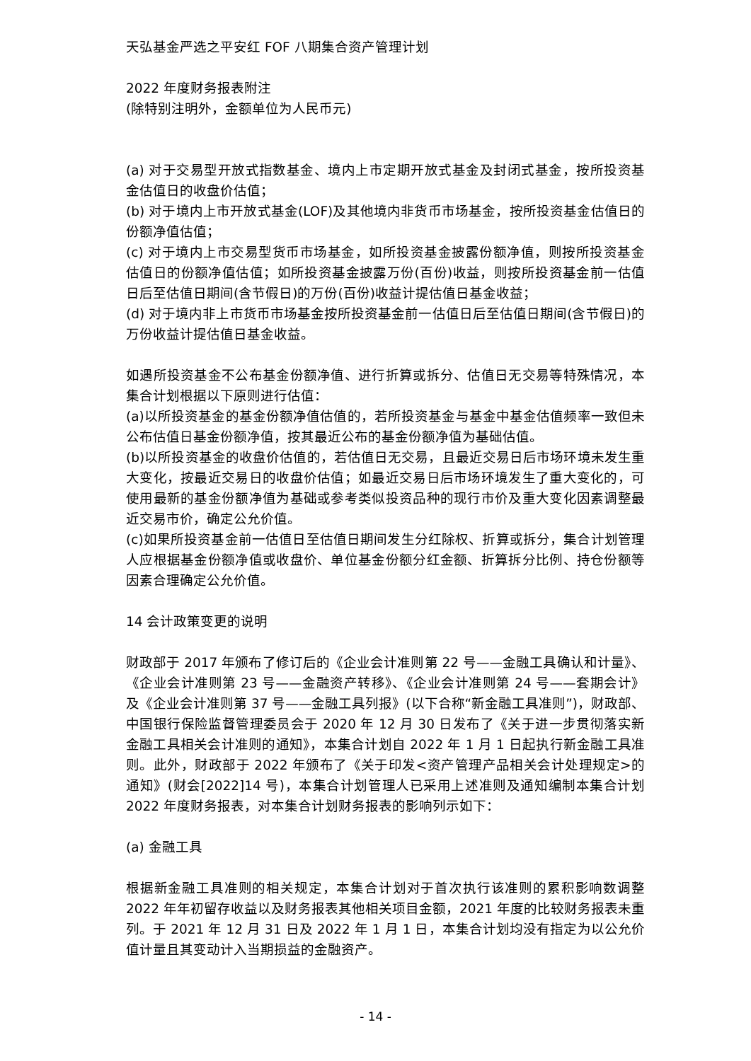天弘基金严选之平安红 FOF 八期集合资产管理计划
2022 年度财务报表附注
(除特别注明外，金额单位为人民币元)
(a) 对于交易型开放式指数基金、境内上市定期开放式基金及封闭式基金，按所投资基金估值日的收盘价估值；
(b) 对于境内上市开放式基金(LOF)及其他境内非货币市场基金，按所投资基金估值日的份额净值估值；
(c) 对于境内上市交易型货币市场基金，如所投资基金披露份额净值，则按所投资基金估值日的份额净值估值；如所投资基金披露万份(百份)收益，则按所投资基金前一估值日后至估值日期间(含节假日)的万份(百份)收益计提估值日基金收益；
(d) 对于境内非上市货币市场基金按所投资基金前一估值日后至估值日期间(含节假日)的万份收益计提估值日基金收益。
如遇所投资基金不公布基金份额净值、进行折算或拆分、估值日无交易等特殊情况，本集合计划根据以下原则进行估值：
(a)以所投资基金的基金份额净值估值的，若所投资基金与基金中基金估值频率一致但未公布估值日基金份额净值，按其最近公布的基金份额净值为基础估值。
(b)以所投资基金的收盘价估值的，若估值日无交易，且最近交易日后市场环境未发生重大变化，按最近交易日的收盘价估值；如最近交易日后市场环境发生了重大变化的，可使用最新的基金份额净值为基础或参考类似投资品种的现行市价及重大变化因素调整最近交易市价，确定公允价值。
(c)如果所投资基金前一估值日至估值日期间发生分红除权、折算或拆分，集合计划管理人应根据基金份额净值或收盘价、单位基金份额分红金额、折算拆分比例、持仓份额等因素合理确定公允价值。
14 会计政策变更的说明
财政部于 2017 年颁布了修订后的《企业会计准则第 22 号——金融工具确认和计量》、《企业会计准则第 23 号——金融资产转移》、《企业会计准则第 24 号——套期会计》及《企业会计准则第 37 号——金融工具列报》(以下合称“新金融工具准则”)，财政部、中国银行保险监督管理委员会于 2020 年 12 月 30 日发布了《关于进一步贯彻落实新金融工具相关会计准则的通知》，本集合计划自 2022 年 1 月 1 日起执行新金融工具准则。此外，财政部于 2022 年颁布了《关于印发<资产管理产品相关会计处理规定>的通知》(财会[2022]14 号)，本集合计划管理人已采用上述准则及通知编制本集合计划 2022 年度财务报表，对本集合计划财务报表的影响列示如下：
(a) 金融工具
根据新金融工具准则的相关规定，本集合计划对于首次执行该准则的累积影响数调整 2022 年年初留存收益以及财务报表其他相关项目金额，2021 年度的比较财务报表未重列。于 2021 年 12 月 31 日及 2022 年 1 月 1 日，本集合计划均没有指定为以公允价值计量且其变动计入当期损益的金融资产。
- 14 -